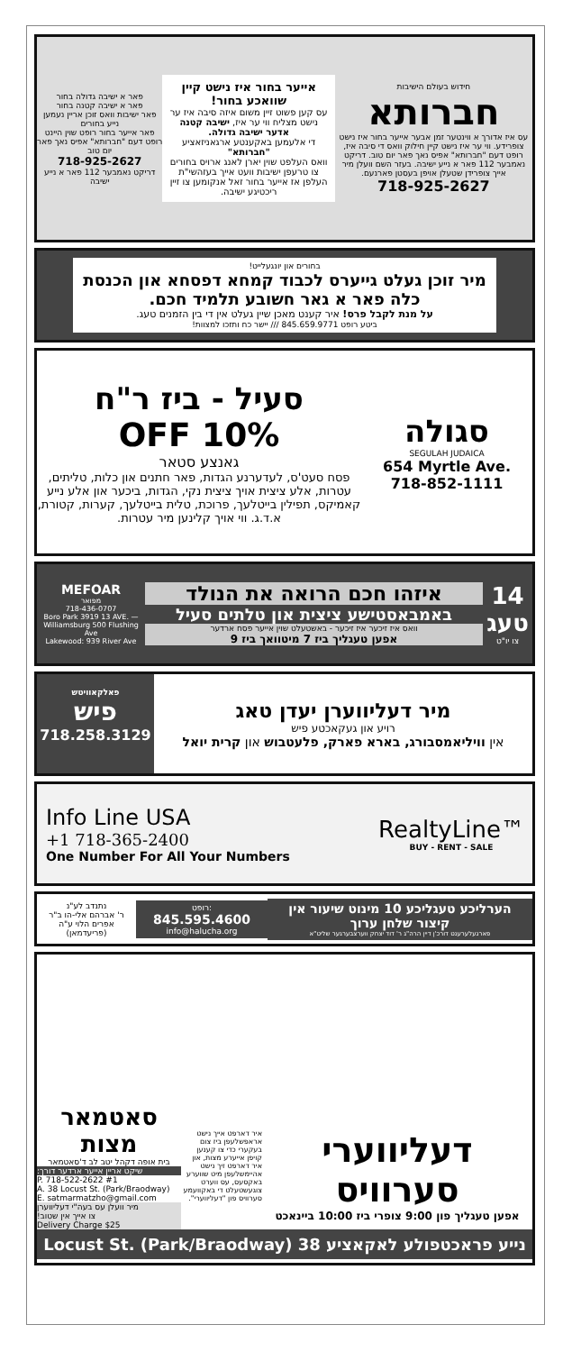חידוש בעולם הישיבות
חברותא
עס איז אדורך א ווינטער זמן אבער אייער בחור איז נישט צופרידע. ווי ער איז נישט קיין חילוק וואס די סיבה איז, רופט דעם "חברותא" אפיס נאך פאר יום טוב. דריקט נאמבער 112 פאר א נייע ישיבה. בעזר השם וועלן מיר אייך צופרידן שטעלן אויפן בעסטן פארנעם.
718-925-2627
אייער בחור איז נישט קיין שוואכע בחור!
עס קען פשוט זיין משום איזה סיבה איז ער נישט מצליח ווי ער איז, ישיבה קטנה אדער ישיבה גדולה.
די אלעמען באקענטע ארגאניזאציע "חברותא"
וואס העלפט שוין יארן לאנג ארויס בחורים צו טרעפן ישיבות וועט אייך בעזהשי"ת העלפן אז אייער בחור זאל אנקומען צו זיין ריכטיגע ישיבה.
פאר א ישיבה גדולה בחור
פאר א ישיבה קטנה בחור
פאר ישיבות וואס זוכן אריין נעמען נייע בחורים
פאר אייער בחור רופט שוין היינט
רופט דעם "חברותא" אפיס נאך פאר יום טוב
718-925-2627
דריקט נאמבער 112 פאר א נייע ישיבה
בחורים און יונגעלייט!
מיר זוכן געלט גייערס לכבוד קמחא דפסחא און הכנסת כלה פאר א גאר חשובע תלמיד חכם.
על מנת לקבל פרס! איר קענט מאכן שיין געלט אין די בין הזמנים טעג.
ביטע רופט 845.659.9771 /// יישר כח ותזכו למצוות!
סגולה
SEGULAH JUDAICA
654 Myrtle Ave.
718-852-1111
סעיל - ביז ר"ח
10% OFF
גאנצע סטאר
פסח סעט'ס, לעדערנע הגדות, פאר חתנים און כלות, טליתים, עטרות, אלע ציצית אויך ציצית נקי, הגדות, ביכער און אלע נייע קאמיקס, תפילין בייטלעך, פרוכת, טלית בייטלעך, קערות, קטורת, א.ד.ג. ווי אויך קלינען מיר עטרות.
14
טעג
צו יו"ט
איזהו חכם הרואה את הנולד
באמבאסטישע ציצית און טלתים סעיל
וואס איז זיכער איז זיכער - באשטעלט שוין אייער פסח ארדער
אפען טעגליך ביז 7 מיטוואך ביז 9
MEFOAR
מפואר
718-436-0707
Boro Park 3919 13 AVE. — Williamsburg 500 Flushing Ave
Lakewood: 939 River Ave
מיר דעליווערן יעדן טאג
רויע און געקאכטע פיש
אין וויליאמסבורג, בארא פארק, פלעטבוש און קרית יואל
פאלקאוויטש
פיש
718.258.3129
Info Line USA
+1 718-365-2400
One Number For All Your Numbers
RealtyLine™
BUY - RENT - SALE
הערליכע טעגליכע 10 מינוט שיעור אין קיצור שלחן ערוך
פארגעלערענט דורכ'ן דיין הרה"ג ר' דוד יצחק ווערצבערגער שליט"א
רופט:
845.595.4600
info@halucha.org
נתנדב לע"נ
ר' אברהם אלי-הו ב"ר אפרים הלוי ע"ה
(פריעדמאן)
דעליווערי סערוויס
אפען טעגליך פון 9:00 צופרי ביז 10:00 ביינאכט
איר דארפט אייך נישט אראפשלעפן ביז צום בעקערי כדי צו קענען קויפן אייערע מצות, און איר דארפט זיך נישט אהיימשלעפן מיט שווערע באקסעס, עס ווערט צוגעשטעלט די באקוועמע סערוויס פון "דעליווערי".
סאטמאר מצות
בית אופה דקהל יטב לב ד'סאטמאר
שיקט אריין אייער ארדער דורך:
P. 718-522-2622 #1
A. 38 Locust St. (Park/Braodway)
E. satmarmatzho@gmail.com
מיר וועלן עס בעה"י דעליווערן
צו אייך אין שטוב!
Delivery Charge $25
נייע פראכטפולע לאקאציע 38 Locust St. (Park/Braodway)